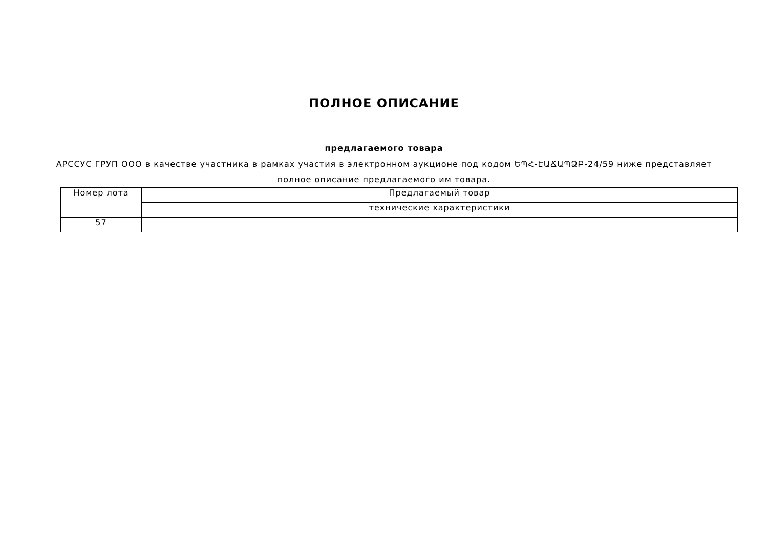ПОЛНОЕ ОПИСАНИЕ
предлагаемого товара
АРССУС ГРУП ООО в качестве участника в рамках участия в электронном аукционе под кодом ԵՊՀ-ԷԱՃԱՊՁԲ-24/59 ниже представляет полное описание предлагаемого им товара.
| Номер лота | Предлагаемый товар |
| | технические характеристики |
| 57 | |